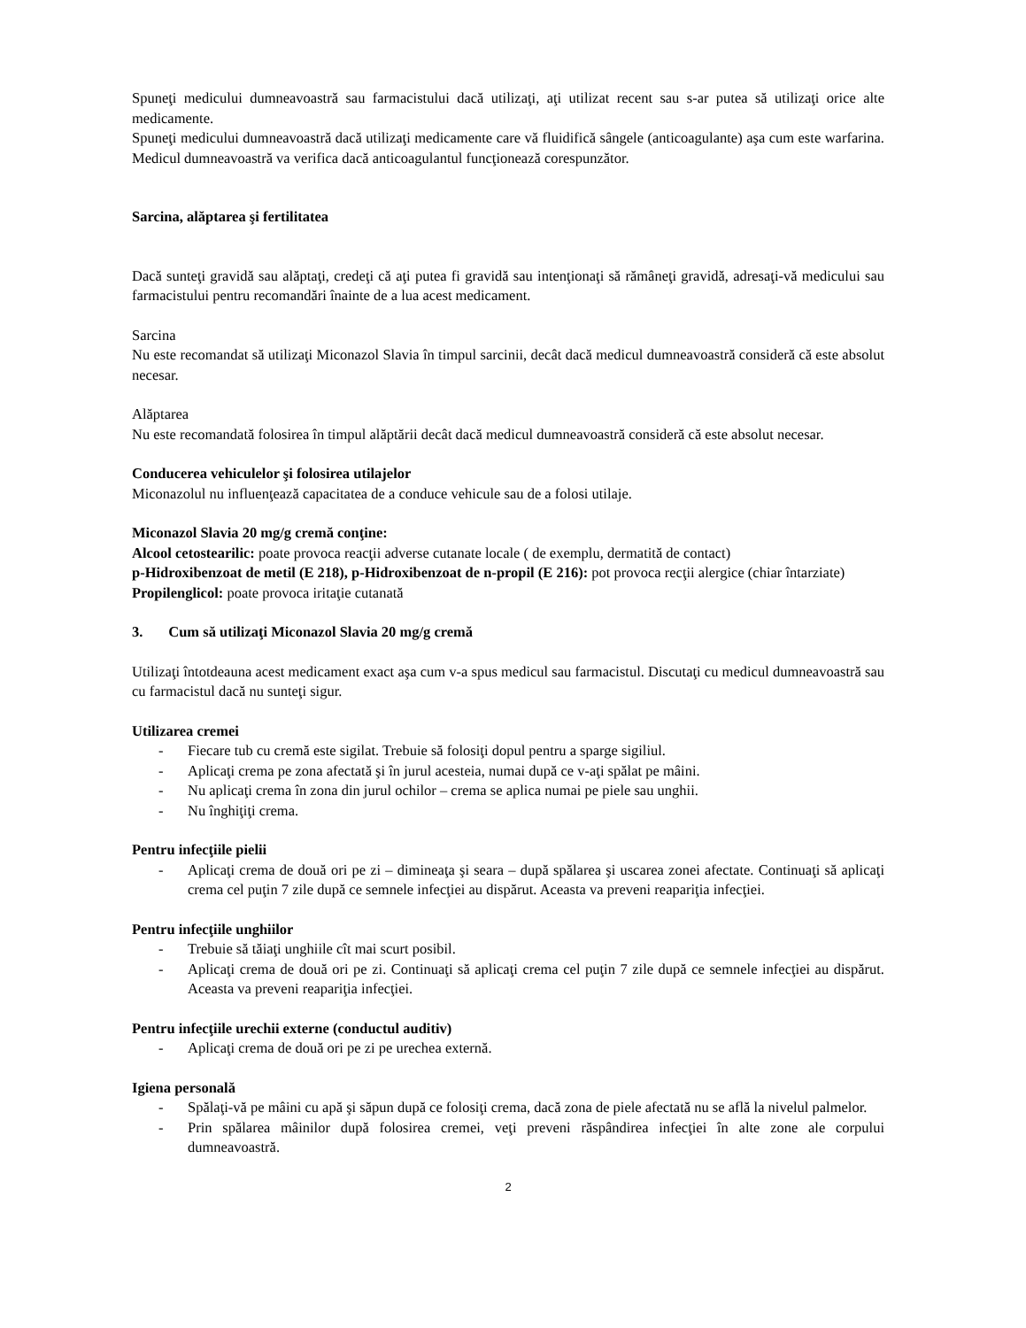Spuneţi medicului dumneavoastră sau farmacistului dacă utilizaţi, aţi utilizat recent sau s-ar putea să utilizaţi orice alte medicamente.
Spuneţi medicului dumneavoastră dacă utilizaţi medicamente care vă fluidifică sângele (anticoagulante) aşa cum este warfarina. Medicul dumneavoastră va verifica dacă anticoagulantul funcţionează corespunzător.
Sarcina, alăptarea şi fertilitatea
Dacă sunteţi gravidă sau alăptaţi, credeţi că aţi putea fi gravidă sau intenţionaţi să rămâneţi gravidă, adresaţi-vă medicului sau farmacistului pentru recomandări înainte de a lua acest medicament.
Sarcina
Nu este recomandat să utilizaţi Miconazol Slavia în timpul sarcinii, decât dacă medicul dumneavoastră consideră că este absolut necesar.
Alăptarea
Nu este recomandată folosirea în timpul alăptării decât dacă medicul dumneavoastră consideră că este absolut necesar.
Conducerea vehiculelor şi folosirea utilajelor
Miconazolul nu influenţează capacitatea de a conduce vehicule sau de a folosi utilaje.
Miconazol Slavia 20 mg/g cremă conţine:
Alcool cetostearilic: poate provoca reacţii adverse cutanate locale ( de exemplu, dermatită de contact)
p-Hidroxibenzoat de metil (E 218), p-Hidroxibenzoat de n-propil (E 216): pot provoca recţii alergice (chiar întarziate)
Propilenglicol: poate provoca iritaţie cutanată
3. Cum să utilizaţi Miconazol Slavia 20 mg/g cremă
Utilizaţi întotdeauna acest medicament exact aşa cum v-a spus medicul sau farmacistul. Discutaţi cu medicul dumneavoastră sau cu farmacistul dacă nu sunteţi sigur.
Utilizarea cremei
- Fiecare tub cu cremă este sigilat. Trebuie să folosiţi dopul pentru a sparge sigiliul.
- Aplicaţi crema pe zona afectată şi în jurul acesteia, numai după ce v-aţi spălat pe mâini.
- Nu aplicaţi crema în zona din jurul ochilor – crema se aplica numai pe piele sau unghii.
- Nu înghiţiţi crema.
Pentru infecţiile pielii
- Aplicaţi crema de două ori pe zi – dimineaţa şi seara – după spălarea şi uscarea zonei afectate. Continuaţi să aplicaţi crema cel puţin 7 zile după ce semnele infecţiei au dispărut. Aceasta va preveni reapariţia infecţiei.
Pentru infecţiile unghiilor
- Trebuie să tăiaţi unghiile cît mai scurt posibil.
- Aplicaţi crema de două ori pe zi. Continuaţi să aplicaţi crema cel puţin 7 zile după ce semnele infecţiei au dispărut. Aceasta va preveni reapariţia infecţiei.
Pentru infecţiile urechii externe (conductul auditiv)
- Aplicaţi crema de două ori pe zi pe urechea externă.
Igiena personală
- Spălaţi-vă pe mâini cu apă şi săpun după ce folosiţi crema, dacă zona de piele afectată nu se află la nivelul palmelor.
- Prin spălarea mâinilor după folosirea cremei, veţi preveni răspândirea infecţiei în alte zone ale corpului dumneavoastră.
2